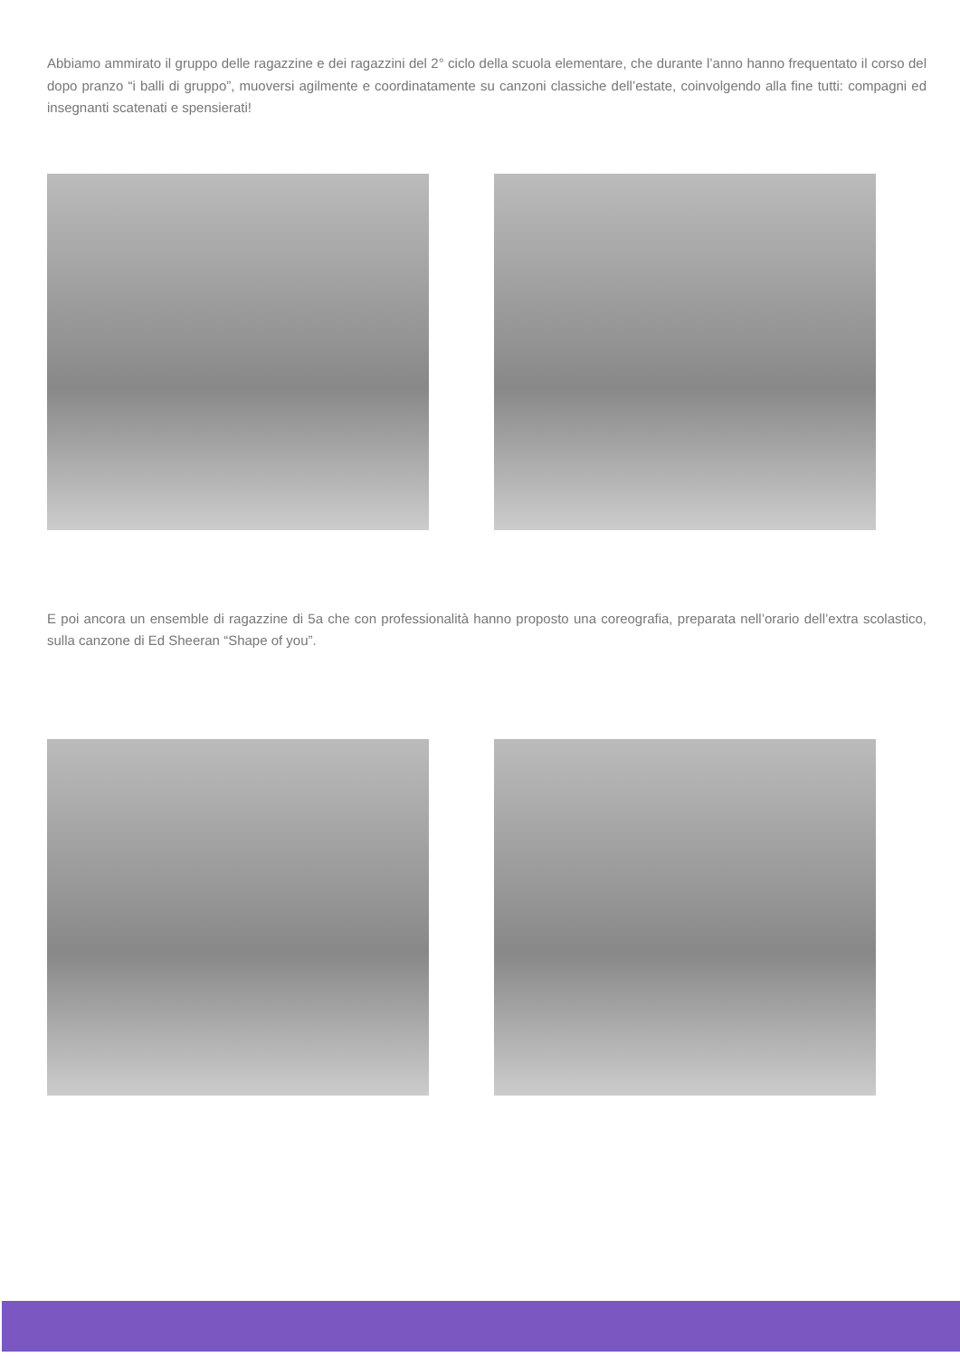Abbiamo ammirato il gruppo delle ragazzine e dei ragazzini del 2° ciclo della scuola elementare, che durante l’anno hanno frequentato il corso del dopo pranzo “i balli di gruppo”, muoversi agilmente e coordinatamente su canzoni classiche dell’estate, coinvolgendo alla fine tutti: compagni ed insegnanti scatenati e spensierati!
E poi ancora un ensemble di ragazzine di 5a che con professionalità hanno proposto una coreografia, preparata nell’orario dell’extra scolastico, sulla canzone di Ed Sheeran “Shape of you”.